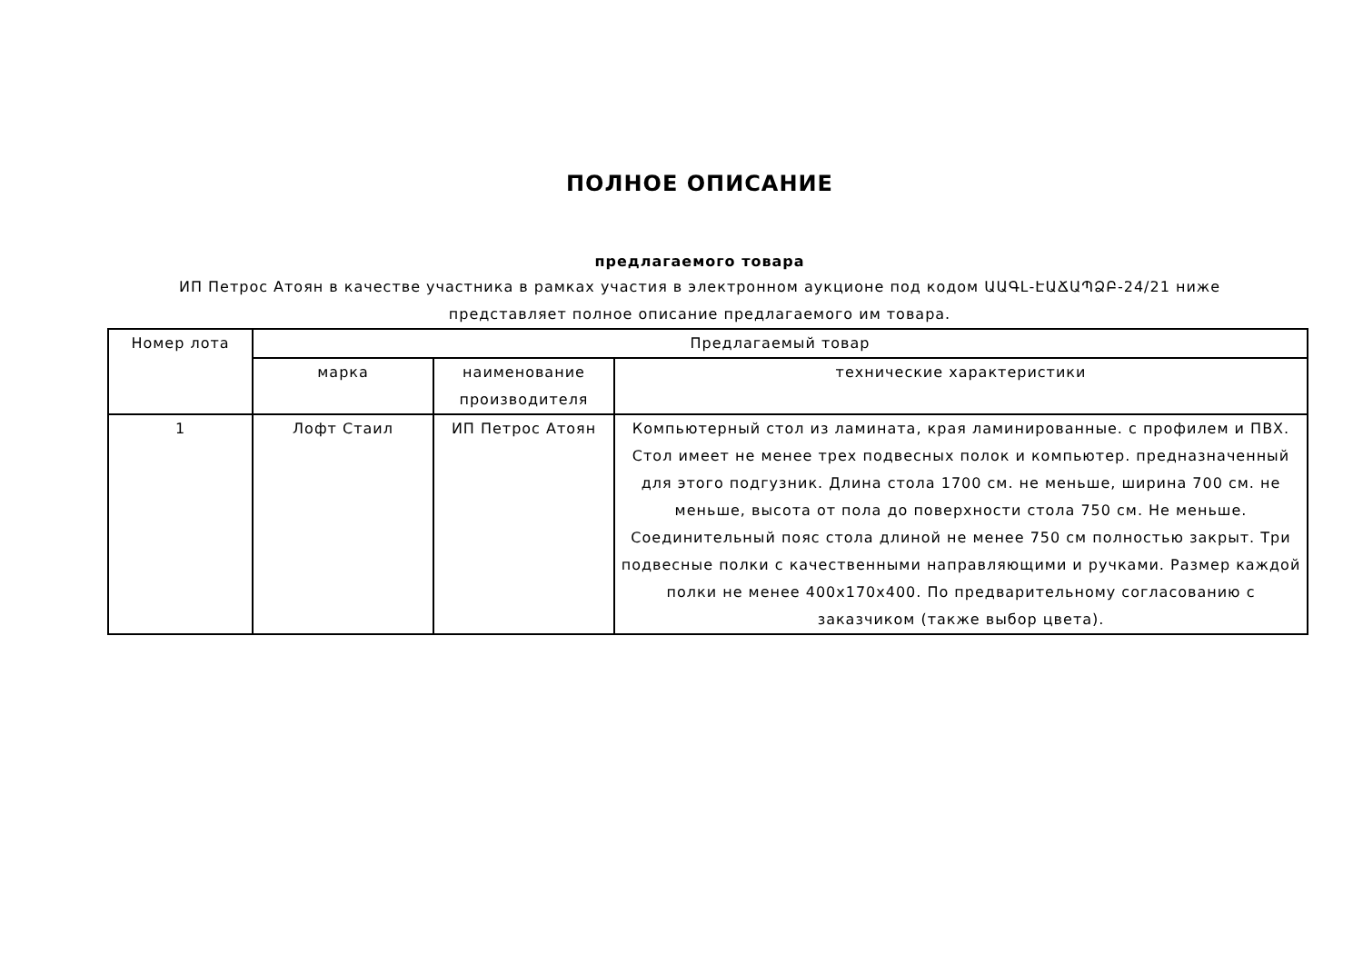ПОЛНОЕ ОПИСАНИЕ
предлагаемого товара
ИП Петрос Атоян в качестве участника в рамках участия в электронном аукционе под кодом ԱԱԳԼ-ԷԱՃԱՊՁԲ-24/21 ниже представляет полное описание предлагаемого им товара.
| Номер лота | Предлагаемый товар | | |
| --- | --- | --- | --- |
| | марка | наименование производителя | технические характеристики |
| 1 | Лофт Стаил | ИП Петрос Атоян | Компьютерный стол из ламината, края ламинированные. с профилем и ПВХ. Стол имеет не менее трех подвесных полок и компьютер. предназначенный для этого подгузник. Длина стола 1700 см. не меньше, ширина 700 см. не меньше, высота от пола до поверхности стола 750 см. Не меньше. Соединительный пояс стола длиной не менее 750 см полностью закрыт. Три подвесные полки с качественными направляющими и ручками. Размер каждой полки не менее 400x170x400. По предварительному согласованию с заказчиком (также выбор цвета). |